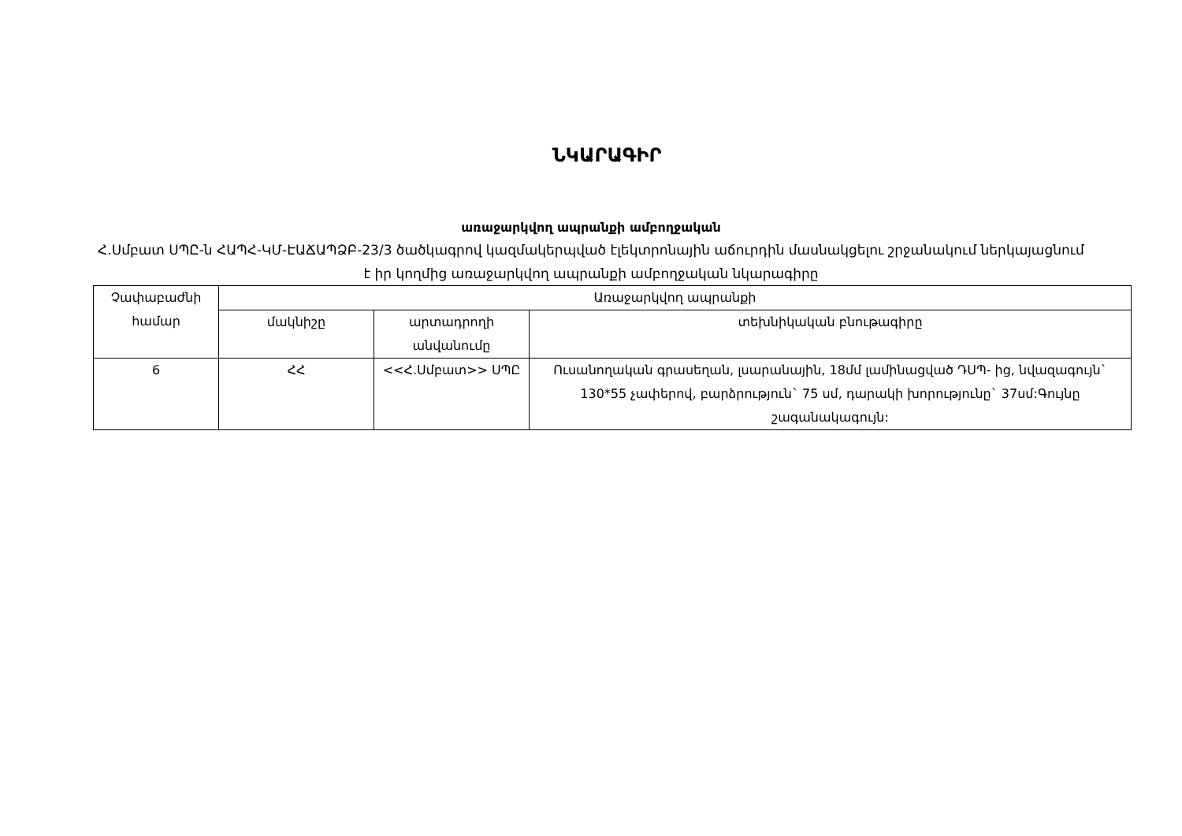ՆԿԱՐԱԳԻՐ
առաջարկվող ապրանքի ամբողջական
Հ.Սմբատ ՍՊԸ-ն ՀԱՊՀ-ԿՄ-ԷԱՃԱՊՁԲ-23/3 ծածկագրով կազմակերպված էլեկտրոնային աճուրդին մասնակցելու շրջանակում ներկայացնում է իր կողմից առաջարկվող ապրանքի ամբողջական նկարագիրը
| Չափաբաժնի համար | Առաջարկվող ապրանքի | | |
| | մակնիշը | արտադրողի անվանումը | տեխնիկական բնութագիրը |
| 6 | ՀՀ | <<Հ.Սմբատ>> ՍՊԸ | Ուսանողական գրասեղան, լսարանային, 18մմ լամինացված ԴՍՊ- ից, նվազագույն` 130*55 չափերով, բարձրություն` 75 սմ, դարակի խորությունը` 37սմ:Գույնը շագանակագույն: |